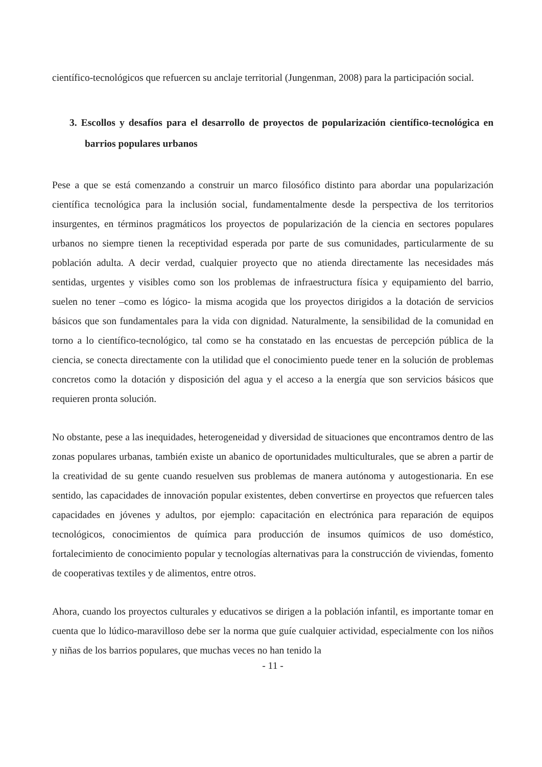científico-tecnológicos que refuercen su anclaje territorial (Jungenman, 2008) para la participación social.
3. Escollos y desafíos para el desarrollo de proyectos de popularización científico-tecnológica en barrios populares urbanos
Pese a que se está comenzando a construir un marco filosófico distinto para abordar una popularización científica tecnológica para la inclusión social, fundamentalmente desde la perspectiva de los territorios insurgentes, en términos pragmáticos los proyectos de popularización de la ciencia en sectores populares urbanos no siempre tienen la receptividad esperada por parte de sus comunidades, particularmente de su población adulta. A decir verdad, cualquier proyecto que no atienda directamente las necesidades más sentidas, urgentes y visibles como son los problemas de infraestructura física y equipamiento del barrio, suelen no tener –como es lógico- la misma acogida que los proyectos dirigidos a la dotación de servicios básicos que son fundamentales para la vida con dignidad. Naturalmente, la sensibilidad de la comunidad en torno a lo científico-tecnológico, tal como se ha constatado en las encuestas de percepción pública de la ciencia, se conecta directamente con la utilidad que el conocimiento puede tener en la solución de problemas concretos como la dotación y disposición del agua y el acceso a la energía que son servicios básicos que requieren pronta solución.
No obstante, pese a las inequidades, heterogeneidad y diversidad de situaciones que encontramos dentro de las zonas populares urbanas, también existe un abanico de oportunidades multiculturales, que se abren a partir de la creatividad de su gente cuando resuelven sus problemas de manera autónoma y autogestionaria. En ese sentido, las capacidades de innovación popular existentes, deben convertirse en proyectos que refuercen tales capacidades en jóvenes y adultos, por ejemplo: capacitación en electrónica para reparación de equipos tecnológicos, conocimientos de química para producción de insumos químicos de uso doméstico, fortalecimiento de conocimiento popular y tecnologías alternativas para la construcción de viviendas, fomento de cooperativas textiles y de alimentos, entre otros.
Ahora, cuando los proyectos culturales y educativos se dirigen a la población infantil, es importante tomar en cuenta que lo lúdico-maravilloso debe ser la norma que guíe cualquier actividad, especialmente con los niños y niñas de los barrios populares, que muchas veces no han tenido la
- 11 -